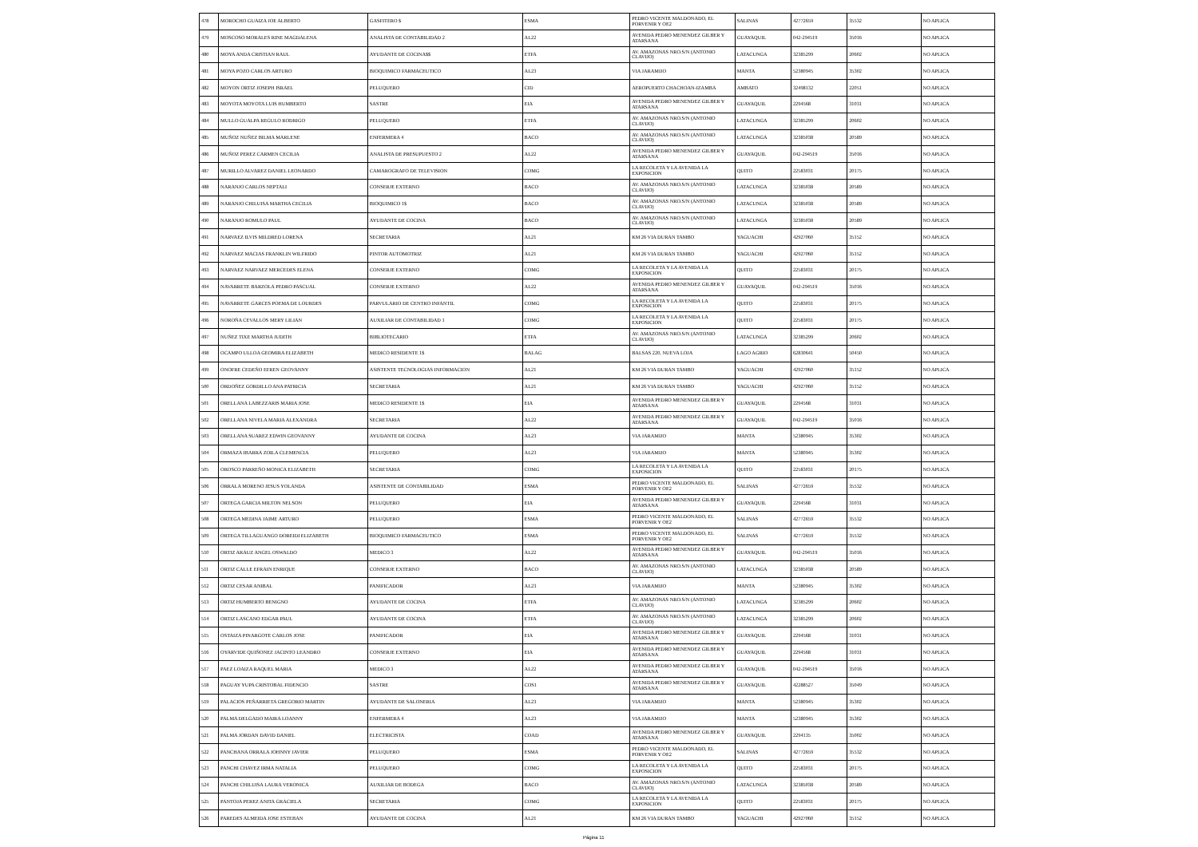| 478 | MOROCHO GUAIZA JOE ALBERTO | GASFITERO $ | ESMA | PEDRO VICENTE MALDONADO, EL PORVENIR Y OE2 | SALINAS | 42772659 | 35532 | NO APLICA |
| 479 | MOSCOSO MORALES RINE MAGDALENA | ANALISTA DE CONTABILIDAD 2 | AL22 | AVENIDA PEDRO MENENDEZ GILBER Y ATARSANA | GUAYAQUIL | 042-294519 | 35016 | NO APLICA |
| 480 | MOYA ANDA CRISTIAN RAUL | AYUDANTE DE COCINA$$ | ETFA | AV. AMAZONAS NRO.S/N (ANTONIO CLAVIJO) | LATACUNGA | 32385299 | 20602 | NO APLICA |
| 481 | MOYA POZO CARLOS ARTURO | BIOQUIMICO FARMACEUTICO | AL23 | VIA JARAMIJO | MANTA | 52380945 | 35302 | NO APLICA |
| 482 | MOYON ORTIZ JOSEPH ISRAEL | PELUQUERO | CID | AEROPUERTO CHACHOAN-IZAMBA | AMBATO | 32498132 | 22051 | NO APLICA |
| 483 | MOYOTA MOYOTA LUIS HUMBERTO | SASTRE | EIA | AVENIDA PEDRO MENENDEZ GILBER Y ATARSANA | GUAYAQUIL | 2294568 | 31031 | NO APLICA |
| 484 | MULLO GUALPA REGULO RODRIGO | PELUQUERO | ETFA | AV. AMAZONAS NRO.S/N (ANTONIO CLAVIJO) | LATACUNGA | 32385299 | 20602 | NO APLICA |
| 485 | MUÑOZ NUÑEZ BILMA MARLENE | ENFERMERA 4 | BACO | AV. AMAZONAS NRO.S/N (ANTONIO CLAVIJO) | LATACUNGA | 32385038 | 20589 | NO APLICA |
| 486 | MUÑOZ PEREZ CARMEN CECILIA | ANALISTA DE PRESUPUESTO 2 | AL22 | AVENIDA PEDRO MENENDEZ GILBER Y ATARSANA | GUAYAQUIL | 042-294519 | 35016 | NO APLICA |
| 487 | MURILLO ALVAREZ DANIEL LEONARDO | CAMAROGRAFO DE TELEVISION | COMG | LA RECOLETA Y LA AVENIDA LA EXPOSICION | QUITO | 22583031 | 20175 | NO APLICA |
| 488 | NARANJO CARLOS NEPTALI | CONSERJE EXTERNO | BACO | AV. AMAZONAS NRO.S/N (ANTONIO CLAVIJO) | LATACUNGA | 32385038 | 20589 | NO APLICA |
| 489 | NARANJO CHILUISA MARTHA CECILIA | BIOQUIMICO 1$ | BACO | AV. AMAZONAS NRO.S/N (ANTONIO CLAVIJO) | LATACUNGA | 32385038 | 20589 | NO APLICA |
| 490 | NARANJO ROMULO PAUL | AYUDANTE DE COCINA | BACO | AV. AMAZONAS NRO.S/N (ANTONIO CLAVIJO) | LATACUNGA | 32385038 | 20589 | NO APLICA |
| 491 | NARVAEZ ILVIS MILDRED LORENA | SECRETARIA | AL21 | KM 26 VIA DURAN TAMBO | YAGUACHI | 42927060 | 35152 | NO APLICA |
| 492 | NARVAEZ MACIAS FRANKLIN WILFRIDO | PINTOR AUTOMOTRIZ | AL21 | KM 26 VIA DURAN TAMBO | YAGUACHI | 42927060 | 35152 | NO APLICA |
| 493 | NARVAEZ NARVAEZ MERCEDES ELENA | CONSERJE EXTERNO | COMG | LA RECOLETA Y LA AVENIDA LA EXPOSICION | QUITO | 22583031 | 20175 | NO APLICA |
| 494 | NAVARRETE BARZOLA PEDRO PASCUAL | CONSERJE EXTERNO | AL22 | AVENIDA PEDRO MENENDEZ GILBER Y ATARSANA | GUAYAQUIL | 042-294519 | 35016 | NO APLICA |
| 495 | NAVARRETE GARCES POEMA DE LOURDES | PARVULARIO DE CENTRO INFANTIL | COMG | LA RECOLETA Y LA AVENIDA LA EXPOSICION | QUITO | 22583031 | 20175 | NO APLICA |
| 496 | NOROÑA CEVALLOS MERY LILIAN | AUXILIAR DE CONTABILIDAD 1 | COMG | LA RECOLETA Y LA AVENIDA LA EXPOSICION | QUITO | 22583031 | 20175 | NO APLICA |
| 497 | NUÑEZ TIXE MARTHA JUDITH | BIBLIOTECARIO | ETFA | AV. AMAZONAS NRO.S/N (ANTONIO CLAVIJO) | LATACUNGA | 32385299 | 20602 | NO APLICA |
| 498 | OCAMPO ULLOA GEOMIRA ELIZABETH | MEDICO RESIDENTE 1$ | BALAG | BALSAS 220, NUEVA LOJA | LAGO AGRIO | 62830641 | 50450 | NO APLICA |
| 499 | ONOFRE CEDEÑO EFREN GEOVANNY | ASISTENTE TECNOLOGIAS INFORMACION | AL21 | KM 26 VIA DURAN TAMBO | YAGUACHI | 42927060 | 35152 | NO APLICA |
| 500 | ORDOÑEZ GORDILLO ANA PATRICIA | SECRETARIA | AL21 | KM 26 VIA DURAN TAMBO | YAGUACHI | 42927060 | 35152 | NO APLICA |
| 501 | ORELLANA LABEZZARIS MARIA JOSE | MEDICO RESIDENTE 1$ | EIA | AVENIDA PEDRO MENENDEZ GILBER Y ATARSANA | GUAYAQUIL | 2294568 | 31031 | NO APLICA |
| 502 | ORELLANA NIVELA MARIA ALEXANDRA | SECRETARIA | AL22 | AVENIDA PEDRO MENENDEZ GILBER Y ATARSANA | GUAYAQUIL | 042-294519 | 35016 | NO APLICA |
| 503 | ORELLANA SUAREZ EDWIN GEOVANNY | AYUDANTE DE COCINA | AL23 | VIA JARAMIJO | MANTA | 52380945 | 35302 | NO APLICA |
| 504 | ORMAZA IBARRA ZOILA CLEMENCIA | PELUQUERO | AL23 | VIA JARAMIJO | MANTA | 52380945 | 35302 | NO APLICA |
| 505 | OROSCO PARREÑO MONICA ELIZABETH | SECRETARIA | COMG | LA RECOLETA Y LA AVENIDA LA EXPOSICION | QUITO | 22583031 | 20175 | NO APLICA |
| 506 | ORRALA MORENO JESUS YOLANDA | ASISTENTE DE CONTABILIDAD | ESMA | PEDRO VICENTE MALDONADO, EL PORVENIR Y OE2 | SALINAS | 42772659 | 35532 | NO APLICA |
| 507 | ORTEGA GARCIA MILTON NELSON | PELUQUERO | EIA | AVENIDA PEDRO MENENDEZ GILBER Y ATARSANA | GUAYAQUIL | 2294568 | 31031 | NO APLICA |
| 508 | ORTEGA MEDINA JAIME ARTURO | PELUQUERO | ESMA | PEDRO VICENTE MALDONADO, EL PORVENIR Y OE2 | SALINAS | 42772659 | 35532 | NO APLICA |
| 509 | ORTEGA TILLAGUANGO DOREIDI ELIZABETH | BIOQUIMICO FARMACEUTICO | ESMA | PEDRO VICENTE MALDONADO, EL PORVENIR Y OE2 | SALINAS | 42772659 | 35532 | NO APLICA |
| 510 | ORTIZ ARAUZ ANGEL OSWALDO | MEDICO 3 | AL22 | AVENIDA PEDRO MENENDEZ GILBER Y ATARSANA | GUAYAQUIL | 042-294519 | 35016 | NO APLICA |
| 511 | ORTIZ CALLE EFRAIN ENRIQUE | CONSERJE EXTERNO | BACO | AV. AMAZONAS NRO.S/N (ANTONIO CLAVIJO) | LATACUNGA | 32385038 | 20589 | NO APLICA |
| 512 | ORTIZ CESAR ANIBAL | PANIFICADOR | AL23 | VIA JARAMIJO | MANTA | 52380945 | 35302 | NO APLICA |
| 513 | ORTIZ HUMBERTO BENIGNO | AYUDANTE DE COCINA | ETFA | AV. AMAZONAS NRO.S/N (ANTONIO CLAVIJO) | LATACUNGA | 32385299 | 20602 | NO APLICA |
| 514 | ORTIZ LASCANO EDGAR PAUL | AYUDANTE DE COCINA | ETFA | AV. AMAZONAS NRO.S/N (ANTONIO CLAVIJO) | LATACUNGA | 32385299 | 20602 | NO APLICA |
| 515 | OSTAIZA PINARGOTE CARLOS JOSE | PANIFICADOR | EIA | AVENIDA PEDRO MENENDEZ GILBER Y ATARSANA | GUAYAQUIL | 2294568 | 31031 | NO APLICA |
| 516 | OYARVIDE QUIÑONEZ JACINTO LEANDRO | CONSERJE EXTERNO | EIA | AVENIDA PEDRO MENENDEZ GILBER Y ATARSANA | GUAYAQUIL | 2294568 | 31031 | NO APLICA |
| 517 | PAEZ LOAIZA RAQUEL MARIA | MEDICO 3 | AL22 | AVENIDA PEDRO MENENDEZ GILBER Y ATARSANA | GUAYAQUIL | 042-294519 | 35016 | NO APLICA |
| 518 | PAGUAY YUPA CRISTOBAL FIDENCIO | SASTRE | COS1 | AVENIDA PEDRO MENENDEZ GILBER Y ATARSANA | GUAYAQUIL | 42288527 | 35049 | NO APLICA |
| 519 | PALACIOS PEÑARRIETA GREGORIO MARTIN | AYUDANTE DE SALONERIA | AL23 | VIA JARAMIJO | MANTA | 52380945 | 35302 | NO APLICA |
| 520 | PALMA DELGADO MAIRA LOANNY | ENFERMERA 4 | AL23 | VIA JARAMIJO | MANTA | 52380945 | 35302 | NO APLICA |
| 521 | PALMA JORDAN DAVID DANIEL | ELECTRICISTA | COAD | AVENIDA PEDRO MENENDEZ GILBER Y ATARSANA | GUAYAQUIL | 2294135 | 35002 | NO APLICA |
| 522 | PANCHANA ORRALA JOHNNY JAVIER | PELUQUERO | ESMA | PEDRO VICENTE MALDONADO, EL PORVENIR Y OE2 | SALINAS | 42772659 | 35532 | NO APLICA |
| 523 | PANCHI CHAVEZ IRMA NATALIA | PELUQUERO | COMG | LA RECOLETA Y LA AVENIDA LA EXPOSICION | QUITO | 22583031 | 20175 | NO APLICA |
| 524 | PANCHI CHILUISA LAURA VERONICA | AUXILIAR DE BODEGA | BACO | AV. AMAZONAS NRO.S/N (ANTONIO CLAVIJO) | LATACUNGA | 32385038 | 20589 | NO APLICA |
| 525 | PANTOJA PEREZ ANITA GRACIELA | SECRETARIA | COMG | LA RECOLETA Y LA AVENIDA LA EXPOSICION | QUITO | 22583031 | 20175 | NO APLICA |
| 526 | PAREDES ALMEIDA JOSE ESTEBAN | AYUDANTE DE COCINA | AL21 | KM 26 VIA DURAN TAMBO | YAGUACHI | 42927060 | 35152 | NO APLICA |
Página 11